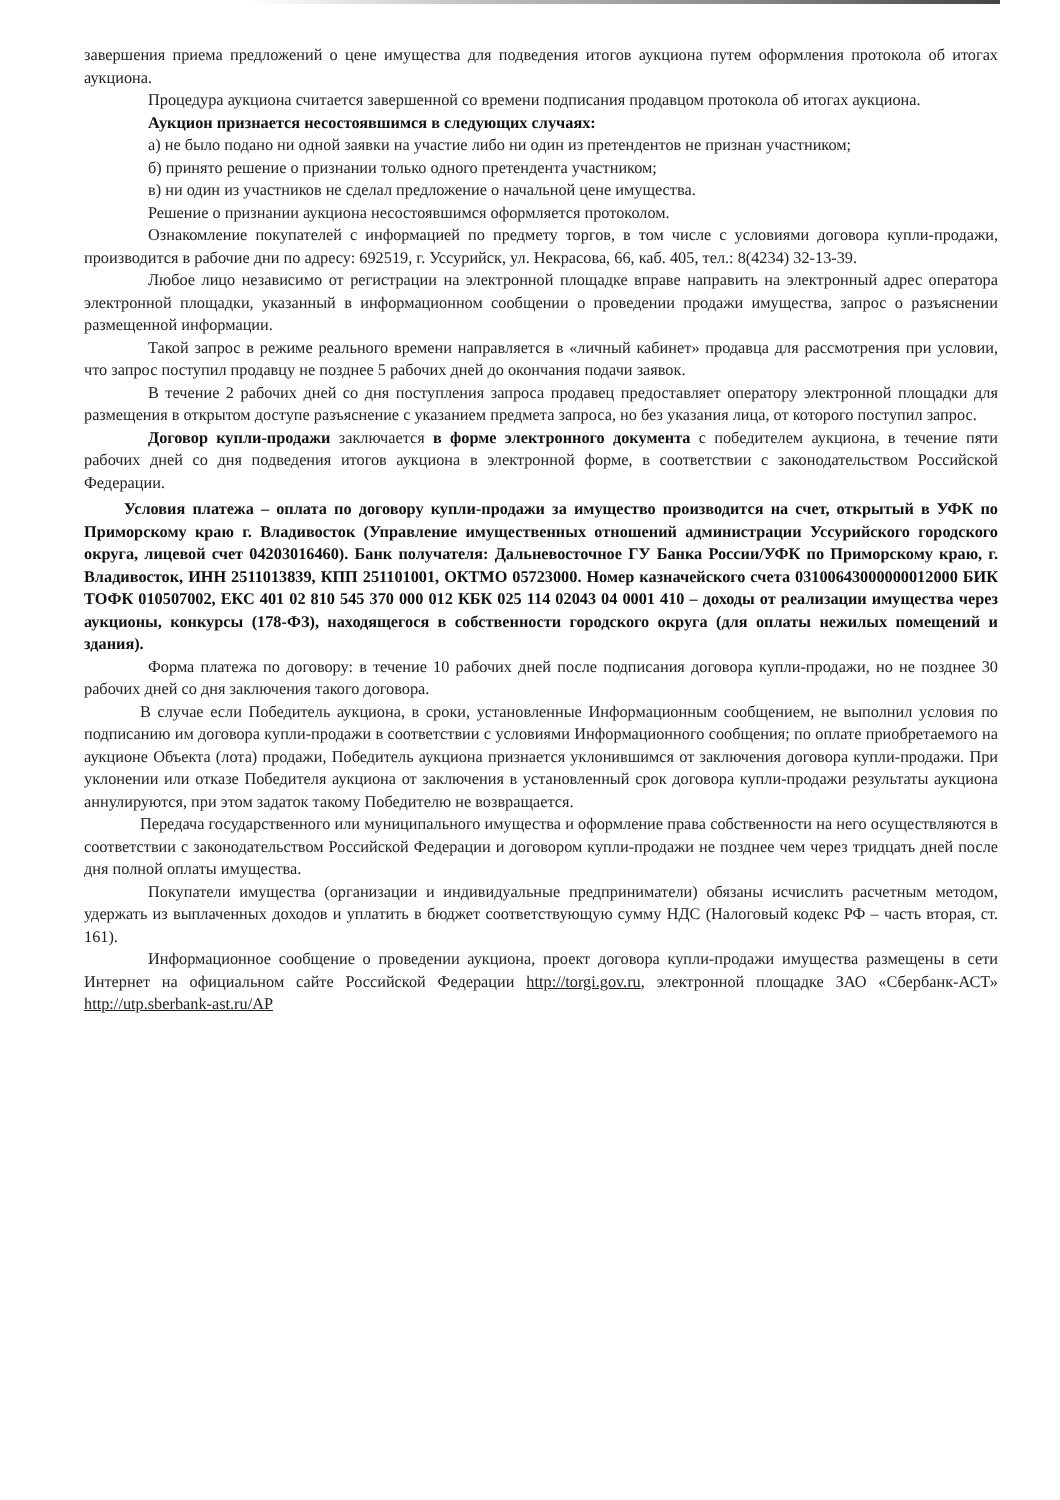завершения приема предложений о цене имущества для подведения итогов аукциона путем оформления протокола об итогах аукциона.
Процедура аукциона считается завершенной со времени подписания продавцом протокола об итогах аукциона.
Аукцион признается несостоявшимся в следующих случаях:
а) не было подано ни одной заявки на участие либо ни один из претендентов не признан участником;
б) принято решение о признании только одного претендента участником;
в) ни один из участников не сделал предложение о начальной цене имущества.
Решение о признании аукциона несостоявшимся оформляется протоколом.
Ознакомление покупателей с информацией по предмету торгов, в том числе с условиями договора купли-продажи, производится в рабочие дни по адресу: 692519, г. Уссурийск, ул. Некрасова, 66, каб. 405, тел.: 8(4234) 32-13-39.
Любое лицо независимо от регистрации на электронной площадке вправе направить на электронный адрес оператора электронной площадки, указанный в информационном сообщении о проведении продажи имущества, запрос о разъяснении размещенной информации.
Такой запрос в режиме реального времени направляется в «личный кабинет» продавца для рассмотрения при условии, что запрос поступил продавцу не позднее 5 рабочих дней до окончания подачи заявок.
В течение 2 рабочих дней со дня поступления запроса продавец предоставляет оператору электронной площадки для размещения в открытом доступе разъяснение с указанием предмета запроса, но без указания лица, от которого поступил запрос.
Договор купли-продажи заключается в форме электронного документа с победителем аукциона, в течение пяти рабочих дней со дня подведения итогов аукциона в электронной форме, в соответствии с законодательством Российской Федерации.
Условия платежа – оплата по договору купли-продажи за имущество производится на счет, открытый в УФК по Приморскому краю г. Владивосток (Управление имущественных отношений администрации Уссурийского городского округа, лицевой счет 04203016460). Банк получателя: Дальневосточное ГУ Банка России/УФК по Приморскому краю, г. Владивосток, ИНН 2511013839, КПП 251101001, ОКТМО 05723000. Номер казначейского счета 03100643000000012000 БИК ТОФК 010507002, ЕКС 401 02 810 545 370 000 012 КБК 025 114 02043 04 0001 410 – доходы от реализации имущества через аукционы, конкурсы (178-ФЗ), находящегося в собственности городского округа (для оплаты нежилых помещений и здания).
Форма платежа по договору: в течение 10 рабочих дней после подписания договора купли-продажи, но не позднее 30 рабочих дней со дня заключения такого договора.
В случае если Победитель аукциона, в сроки, установленные Информационным сообщением, не выполнил условия по подписанию им договора купли-продажи в соответствии с условиями Информационного сообщения; по оплате приобретаемого на аукционе Объекта (лота) продажи, Победитель аукциона признается уклонившимся от заключения договора купли-продажи. При уклонении или отказе Победителя аукциона от заключения в установленный срок договора купли-продажи результаты аукциона аннулируются, при этом задаток такому Победителю не возвращается.
Передача государственного или муниципального имущества и оформление права собственности на него осуществляются в соответствии с законодательством Российской Федерации и договором купли-продажи не позднее чем через тридцать дней после дня полной оплаты имущества.
Покупатели имущества (организации и индивидуальные предприниматели) обязаны исчислить расчетным методом, удержать из выплаченных доходов и уплатить в бюджет соответствующую сумму НДС (Налоговый кодекс РФ – часть вторая, ст. 161).
Информационное сообщение о проведении аукциона, проект договора купли-продажи имущества размещены в сети Интернет на официальном сайте Российской Федерации http://torgi.gov.ru, электронной площадке ЗАО «Сбербанк-АСТ» http://utp.sberbank-ast.ru/AP